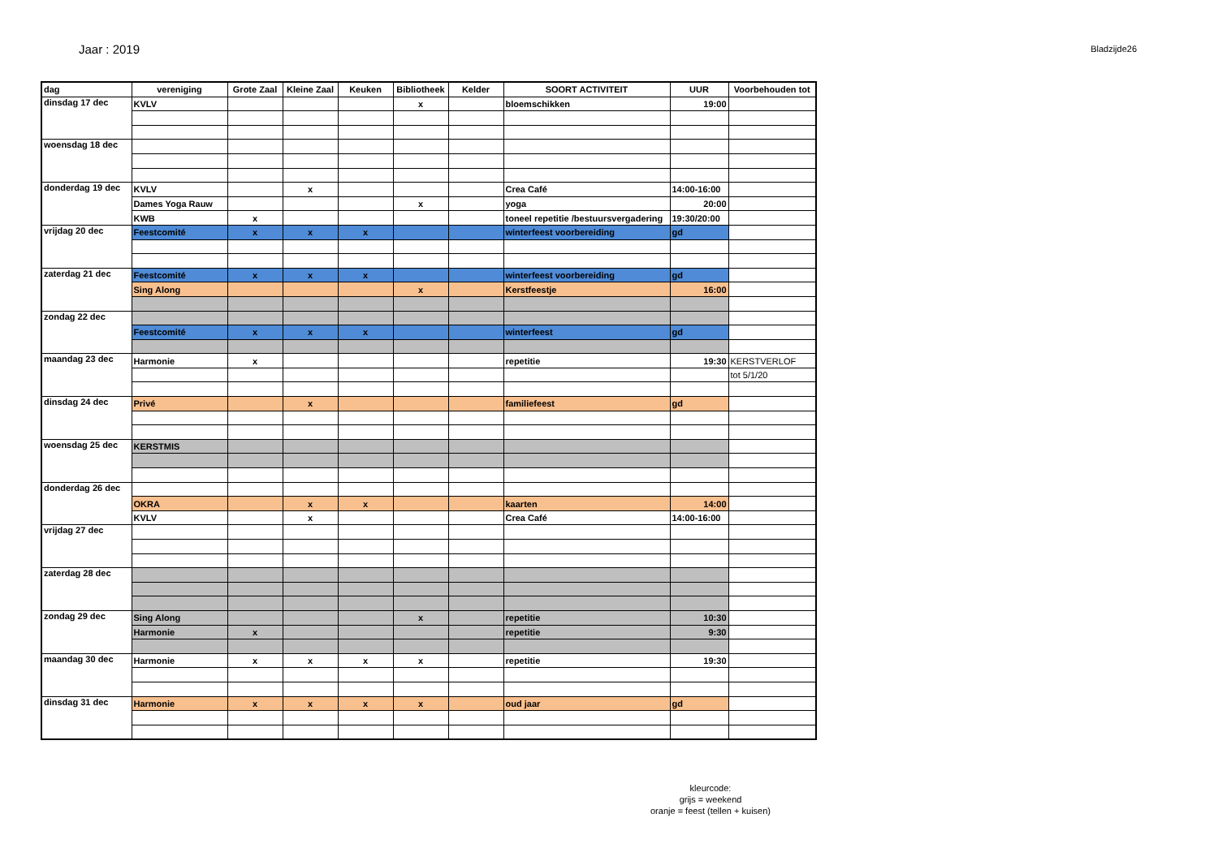Jaar : 2019
Bladzijde26
| dag | vereniging | Grote Zaal | Kleine Zaal | Keuken | Bibliotheek | Kelder | SOORT ACTIVITEIT | UUR | Voorbehouden tot |
| --- | --- | --- | --- | --- | --- | --- | --- | --- | --- |
| dinsdag 17 dec | KVLV | | | | x | | bloemschikken | 19:00 | |
| woensdag 18 dec | | | | | | | | | |
| donderdag 19 dec | KVLV | | x | | | | Crea Café | 14:00-16:00 | |
| | Dames Yoga Rauw | | | | x | | yoga | 20:00 | |
| | KWB | x | | | | | toneel repetitie /bestuursvergadering | 19:30/20:00 | |
| vrijdag 20 dec | Feestcomité | x | x | x | | | winterfeest voorbereiding | gd | |
| zaterdag 21 dec | Feestcomité | x | x | x | | | winterfeest voorbereiding | gd | |
| | Sing Along | | | | x | | Kerstfeestje | 16:00 | |
| zondag 22 dec | | | | | | | | | |
| | Feestcomité | x | x | x | | | winterfeest | gd | |
| maandag 23 dec | Harmonie | x | | | | | repetitie | 19:30 | KERSTVERLOF |
| | | | | | | | | | tot 5/1/20 |
| dinsdag 24 dec | Privé | | x | | | | familiefeest | gd | |
| woensdag 25 dec | KERSTMIS | | | | | | | | |
| donderdag 26 dec | | | | | | | | | |
| | OKRA | | x | x | | | kaarten | 14:00 | |
| | KVLV | | x | | | | Crea Café | 14:00-16:00 | |
| vrijdag 27 dec | | | | | | | | | |
| zaterdag 28 dec | | | | | | | | | |
| zondag 29 dec | Sing Along | | | | x | | repetitie | 10:30 | |
| | Harmonie | x | | | | | repetitie | 9:30 | |
| maandag 30 dec | Harmonie | x | x | x | x | | repetitie | 19:30 | |
| dinsdag 31 dec | Harmonie | x | x | x | x | | oud jaar | gd | |
kleurcode:
grijs = weekend
oranje = feest (tellen + kuisen)